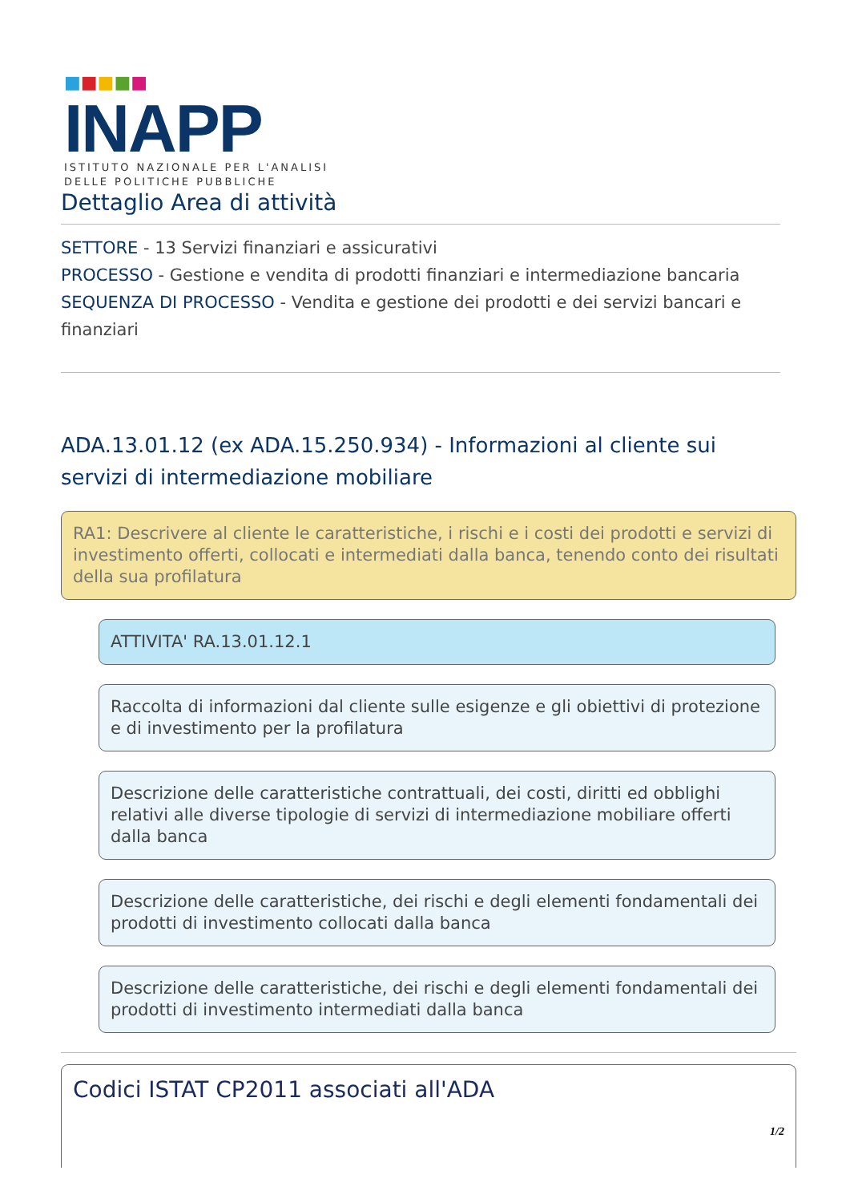■■■■■
INAPP
ISTITUTO NAZIONALE PER L'ANALISI
DELLE POLITICHE PUBBLICHE
Dettaglio Area di attività
SETTORE - 13 Servizi finanziari e assicurativi
PROCESSO - Gestione e vendita di prodotti finanziari e intermediazione bancaria
SEQUENZA DI PROCESSO - Vendita e gestione dei prodotti e dei servizi bancari e finanziari
ADA.13.01.12 (ex ADA.15.250.934) - Informazioni al cliente sui servizi di intermediazione mobiliare
RA1: Descrivere al cliente le caratteristiche, i rischi e i costi dei prodotti e servizi di investimento offerti, collocati e intermediati dalla banca, tenendo conto dei risultati della sua profilatura
ATTIVITA' RA.13.01.12.1
Raccolta di informazioni dal cliente sulle esigenze e gli obiettivi di protezione e di investimento per la profilatura
Descrizione delle caratteristiche contrattuali, dei costi, diritti ed obblighi relativi alle diverse tipologie di servizi di intermediazione mobiliare offerti dalla banca
Descrizione delle caratteristiche, dei rischi e degli elementi fondamentali dei prodotti di investimento collocati dalla banca
Descrizione delle caratteristiche, dei rischi e degli elementi fondamentali dei prodotti di investimento intermediati dalla banca
Codici ISTAT CP2011 associati all'ADA
1/2